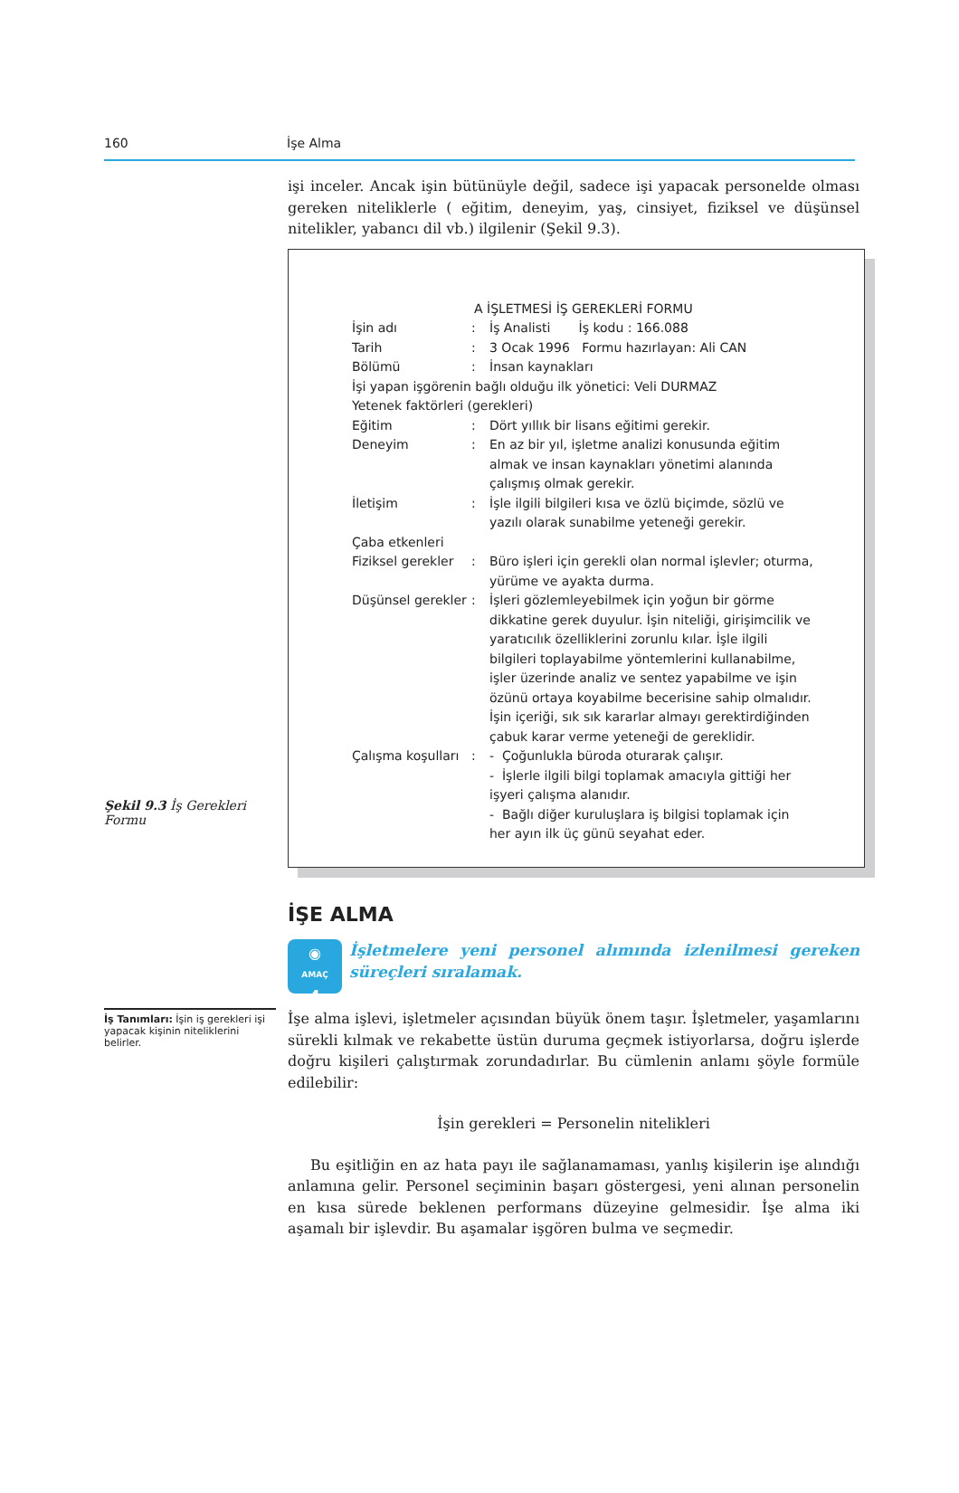160 İşe Alma
işi inceler. Ancak işin bütünüyle değil, sadece işi yapacak personelde olması gereken niteliklerle ( eğitim, deneyim, yaş, cinsiyet, fiziksel ve düşünsel nitelikler, yabancı dil vb.) ilgilenir (Şekil 9.3).
Şekil 9.3 İş Gerekleri Formu
A İŞLETMESİ İŞ GEREKLERİ FORMU
| İşin adı | : | İş Analisti İş kodu : 166.088 |
| Tarih | : | 3 Ocak 1996 Formu hazırlayan: Ali CAN |
| Bölümü | : | İnsan kaynakları |
| İşi yapan işgörenin bağlı olduğu ilk yönetici: Veli DURMAZ | | |
| Yetenek faktörleri (gerekleri) | | |
| Eğitim | : | Dört yıllık bir lisans eğitimi gerekir. |
| Deneyim | : | En az bir yıl, işletme analizi konusunda eğitim almak ve insan kaynakları yönetimi alanında çalışmış olmak gerekir. |
| İletişim | : | İşle ilgili bilgileri kısa ve özlü biçimde, sözlü ve yazılı olarak sunabilme yeteneği gerekir. |
| Çaba etkenleri | | |
| Fiziksel gerekler | : | Büro işleri için gerekli olan normal işlevler; oturma, yürüme ve ayakta durma. |
| Düşünsel gerekler | : | İşleri gözlemleyebilmek için yoğun bir görme dikkatine gerek duyulur. İşin niteliği, girişimcilik ve yaratıcılık özelliklerini zorunlu kılar. İşle ilgili bilgileri toplayabilme yöntemlerini kullanabilme, işler üzerinde analiz ve sentez yapabilme ve işin özünü ortaya koyabilme becerisine sahip olmalıdır. İşin içeriği, sık sık kararlar almayı gerektirdiğinden çabuk karar verme yeteneği de gereklidir. |
| Çalışma koşulları | : | - Çoğunlukla büroda oturarak çalışır. - İşlerle ilgili bilgi toplamak amacıyla gittiği her işyeri çalışma alanıdır. - Bağlı diğer kuruluşlara iş bilgisi toplamak için her ayın ilk üç günü seyahat eder. |
İŞE ALMA
◉
AMAÇ
4
İşletmelere yeni personel alımında izlenilmesi gereken süreçleri sıralamak.
İş Tanımları: İşin iş gerekleri işi yapacak kişinin niteliklerini belirler.
İşe alma işlevi, işletmeler açısından büyük önem taşır. İşletmeler, yaşamlarını sürekli kılmak ve rekabette üstün duruma geçmek istiyorlarsa, doğru işlerde doğru kişileri çalıştırmak zorundadırlar. Bu cümlenin anlamı şöyle formüle edilebilir:
İşin gerekleri = Personelin nitelikleri
Bu eşitliğin en az hata payı ile sağlanamaması, yanlış kişilerin işe alındığı anlamına gelir. Personel seçiminin başarı göstergesi, yeni alınan personelin en kısa sürede beklenen performans düzeyine gelmesidir. İşe alma iki aşamalı bir işlevdir. Bu aşamalar işgören bulma ve seçmedir.